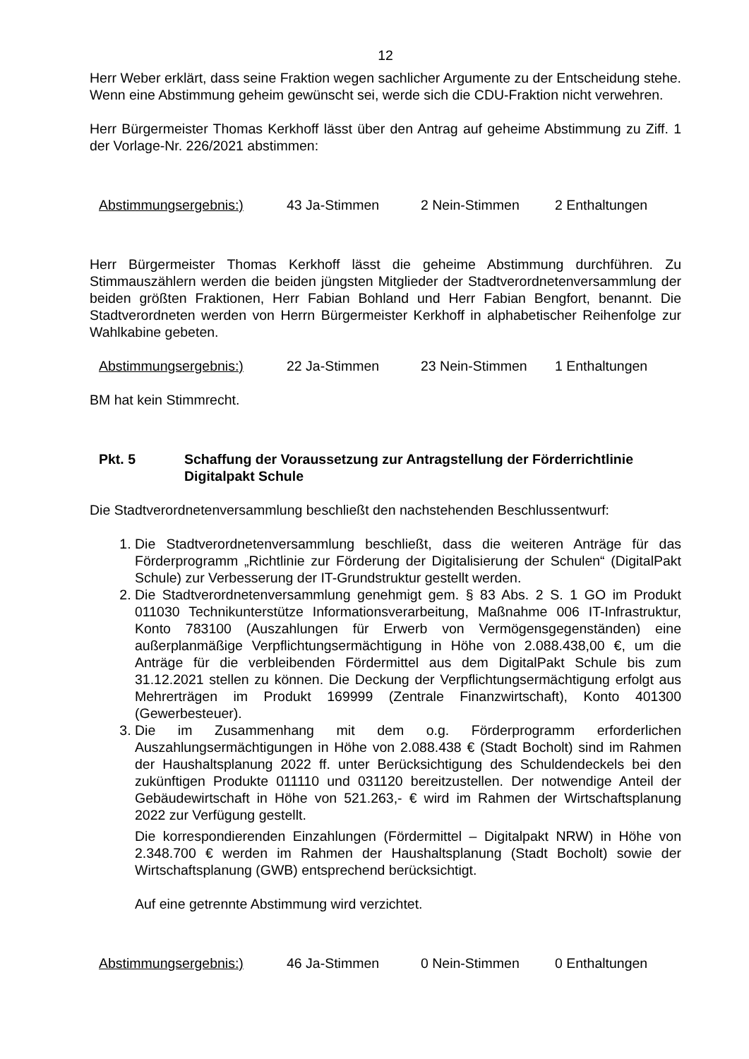12
Herr Weber erklärt, dass seine Fraktion wegen sachlicher Argumente zu der Entscheidung stehe. Wenn eine Abstimmung geheim gewünscht sei, werde sich die CDU-Fraktion nicht verwehren.
Herr Bürgermeister Thomas Kerkhoff lässt über den Antrag auf geheime Abstimmung zu Ziff. 1 der Vorlage-Nr. 226/2021 abstimmen:
Abstimmungsergebnis:) 43 Ja-Stimmen 2 Nein-Stimmen 2 Enthaltungen
Herr Bürgermeister Thomas Kerkhoff lässt die geheime Abstimmung durchführen. Zu Stimmauszählern werden die beiden jüngsten Mitglieder der Stadtverordnetenversammlung der beiden größten Fraktionen, Herr Fabian Bohland und Herr Fabian Bengfort, benannt. Die Stadtverordneten werden von Herrn Bürgermeister Kerkhoff in alphabetischer Reihenfolge zur Wahlkabine gebeten.
Abstimmungsergebnis:) 22 Ja-Stimmen 23 Nein-Stimmen 1 Enthaltungen
BM hat kein Stimmrecht.
Pkt. 5 Schaffung der Voraussetzung zur Antragstellung der Förderrichtlinie Digitalpakt Schule
Die Stadtverordnetenversammlung beschließt den nachstehenden Beschlussentwurf:
1. Die Stadtverordnetenversammlung beschließt, dass die weiteren Anträge für das Förderprogramm „Richtlinie zur Förderung der Digitalisierung der Schulen“ (DigitalPakt Schule) zur Verbesserung der IT-Grundstruktur gestellt werden.
2. Die Stadtverordnetenversammlung genehmigt gem. § 83 Abs. 2 S. 1 GO im Produkt 011030 Technikunterstütze Informationsverarbeitung, Maßnahme 006 IT-Infrastruktur, Konto 783100 (Auszahlungen für Erwerb von Vermögensgegenständen) eine außerplanmäßige Verpflichtungsermächtigung in Höhe von 2.088.438,00 €, um die Anträge für die verbleibenden Fördermittel aus dem DigitalPakt Schule bis zum 31.12.2021 stellen zu können. Die Deckung der Verpflichtungsermächtigung erfolgt aus Mehrerträgen im Produkt 169999 (Zentrale Finanzwirtschaft), Konto 401300 (Gewerbesteuer).
3. Die im Zusammenhang mit dem o.g. Förderprogramm erforderlichen Auszahlungsermächtigungen in Höhe von 2.088.438 € (Stadt Bocholt) sind im Rahmen der Haushaltsplanung 2022 ff. unter Berücksichtigung des Schuldendeckels bei den zukünftigen Produkte 011110 und 031120 bereitzustellen. Der notwendige Anteil der Gebäudewirtschaft in Höhe von 521.263,- € wird im Rahmen der Wirtschaftsplanung 2022 zur Verfügung gestellt.
Die korrespondierenden Einzahlungen (Fördermittel – Digitalpakt NRW) in Höhe von 2.348.700 € werden im Rahmen der Haushaltsplanung (Stadt Bocholt) sowie der Wirtschaftsplanung (GWB) entsprechend berücksichtigt.
Auf eine getrennte Abstimmung wird verzichtet.
Abstimmungsergebnis:) 46 Ja-Stimmen 0 Nein-Stimmen 0 Enthaltungen